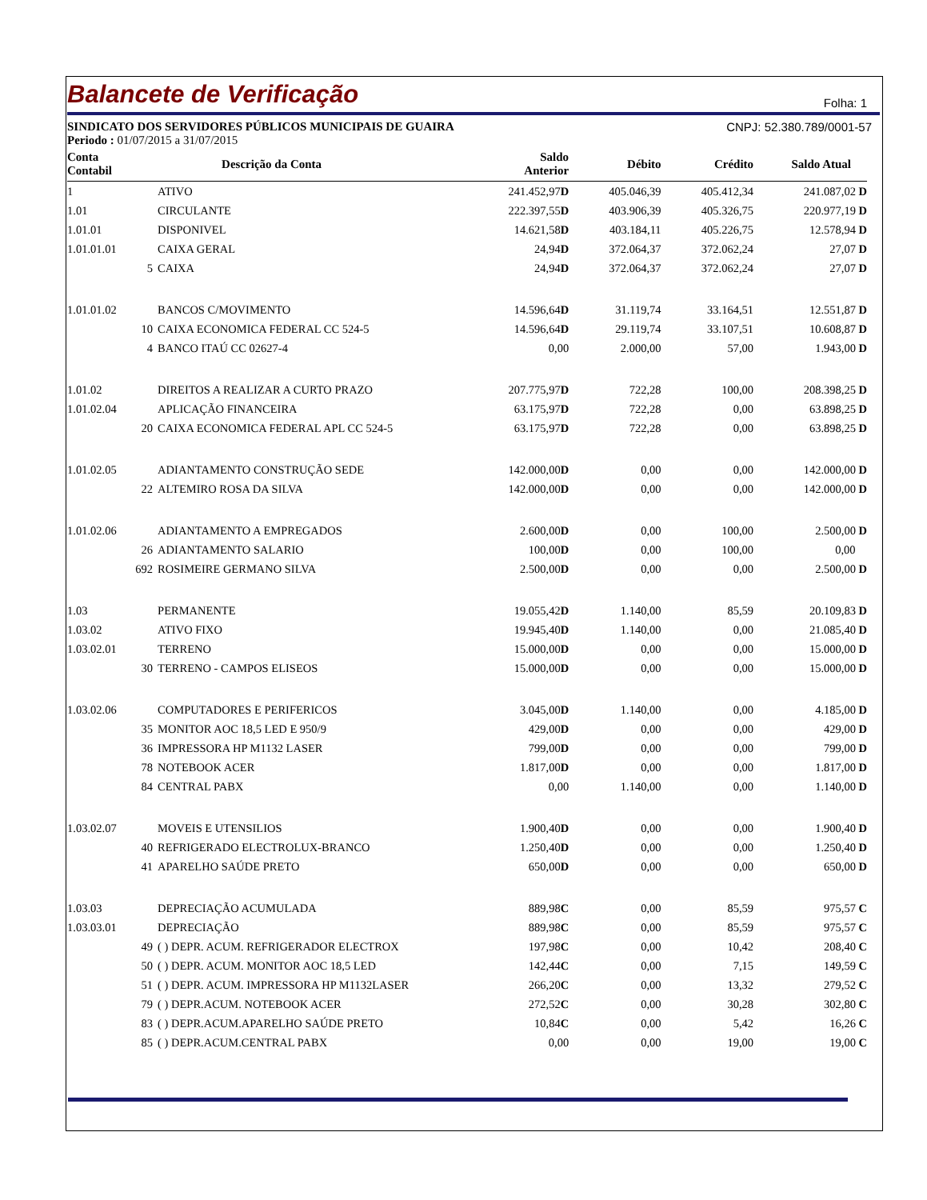Balancete de Verificação
Folha: 1
SINDICATO DOS SERVIDORES PÚBLICOS MUNICIPAIS DE GUAIRA CNPJ: 52.380.789/0001-57
Periodo : 01/07/2015 a 31/07/2015
| Conta Contabil | | Descrição da Conta | Saldo Anterior | Débito | Crédito | Saldo Atual |
| --- | --- | --- | --- | --- | --- | --- |
| 1 | | ATIVO | 241.452,97 D | 405.046,39 | 405.412,34 | 241.087,02 D |
| 1.01 | | CIRCULANTE | 222.397,55 D | 403.906,39 | 405.326,75 | 220.977,19 D |
| 1.01.01 | | DISPONIVEL | 14.621,58 D | 403.184,11 | 405.226,75 | 12.578,94 D |
| 1.01.01.01 | | CAIXA GERAL | 24,94 D | 372.064,37 | 372.062,24 | 27,07 D |
| | 5 | CAIXA | 24,94 D | 372.064,37 | 372.062,24 | 27,07 D |
| 1.01.01.02 | | BANCOS C/MOVIMENTO | 14.596,64 D | 31.119,74 | 33.164,51 | 12.551,87 D |
| | 10 | CAIXA ECONOMICA FEDERAL CC 524-5 | 14.596,64 D | 29.119,74 | 33.107,51 | 10.608,87 D |
| | 4 | BANCO ITAÚ CC 02627-4 | 0,00 | 2.000,00 | 57,00 | 1.943,00 D |
| 1.01.02 | | DIREITOS A REALIZAR A CURTO PRAZO | 207.775,97 D | 722,28 | 100,00 | 208.398,25 D |
| 1.01.02.04 | | APLICAÇÃO FINANCEIRA | 63.175,97 D | 722,28 | 0,00 | 63.898,25 D |
| | 20 | CAIXA ECONOMICA FEDERAL APL CC 524-5 | 63.175,97 D | 722,28 | 0,00 | 63.898,25 D |
| 1.01.02.05 | | ADIANTAMENTO CONSTRUÇÃO SEDE | 142.000,00 D | 0,00 | 0,00 | 142.000,00 D |
| | 22 | ALTEMIRO ROSA DA SILVA | 142.000,00 D | 0,00 | 0,00 | 142.000,00 D |
| 1.01.02.06 | | ADIANTAMENTO A EMPREGADOS | 2.600,00 D | 0,00 | 100,00 | 2.500,00 D |
| | 26 | ADIANTAMENTO SALARIO | 100,00 D | 0,00 | 100,00 | 0,00 |
| | 692 | ROSIMEIRE GERMANO SILVA | 2.500,00 D | 0,00 | 0,00 | 2.500,00 D |
| 1.03 | | PERMANENTE | 19.055,42 D | 1.140,00 | 85,59 | 20.109,83 D |
| 1.03.02 | | ATIVO FIXO | 19.945,40 D | 1.140,00 | 0,00 | 21.085,40 D |
| 1.03.02.01 | | TERRENO | 15.000,00 D | 0,00 | 0,00 | 15.000,00 D |
| | 30 | TERRENO - CAMPOS ELISEOS | 15.000,00 D | 0,00 | 0,00 | 15.000,00 D |
| 1.03.02.06 | | COMPUTADORES E PERIFERICOS | 3.045,00 D | 1.140,00 | 0,00 | 4.185,00 D |
| | 35 | MONITOR AOC 18,5 LED E 950/9 | 429,00 D | 0,00 | 0,00 | 429,00 D |
| | 36 | IMPRESSORA HP M1132 LASER | 799,00 D | 0,00 | 0,00 | 799,00 D |
| | 78 | NOTEBOOK ACER | 1.817,00 D | 0,00 | 0,00 | 1.817,00 D |
| | 84 | CENTRAL PABX | 0,00 | 1.140,00 | 0,00 | 1.140,00 D |
| 1.03.02.07 | | MOVEIS E UTENSILIOS | 1.900,40 D | 0,00 | 0,00 | 1.900,40 D |
| | 40 | REFRIGERADO ELECTROLUX-BRANCO | 1.250,40 D | 0,00 | 0,00 | 1.250,40 D |
| | 41 | APARELHO SAÚDE PRETO | 650,00 D | 0,00 | 0,00 | 650,00 D |
| 1.03.03 | | DEPRECIAÇÃO ACUMULADA | 889,98 C | 0,00 | 85,59 | 975,57 C |
| 1.03.03.01 | | DEPRECIAÇÃO | 889,98 C | 0,00 | 85,59 | 975,57 C |
| | 49 | ( ) DEPR. ACUM. REFRIGERADOR ELECTROX | 197,98 C | 0,00 | 10,42 | 208,40 C |
| | 50 | ( ) DEPR. ACUM. MONITOR AOC 18,5 LED | 142,44 C | 0,00 | 7,15 | 149,59 C |
| | 51 | ( ) DEPR. ACUM. IMPRESSORA HP M1132LASER | 266,20 C | 0,00 | 13,32 | 279,52 C |
| | 79 | ( ) DEPR.ACUM. NOTEBOOK ACER | 272,52 C | 0,00 | 30,28 | 302,80 C |
| | 83 | ( ) DEPR.ACUM.APARELHO SAÚDE PRETO | 10,84 C | 0,00 | 5,42 | 16,26 C |
| | 85 | ( ) DEPR.ACUM.CENTRAL PABX | 0,00 | 0,00 | 19,00 | 19,00 C |